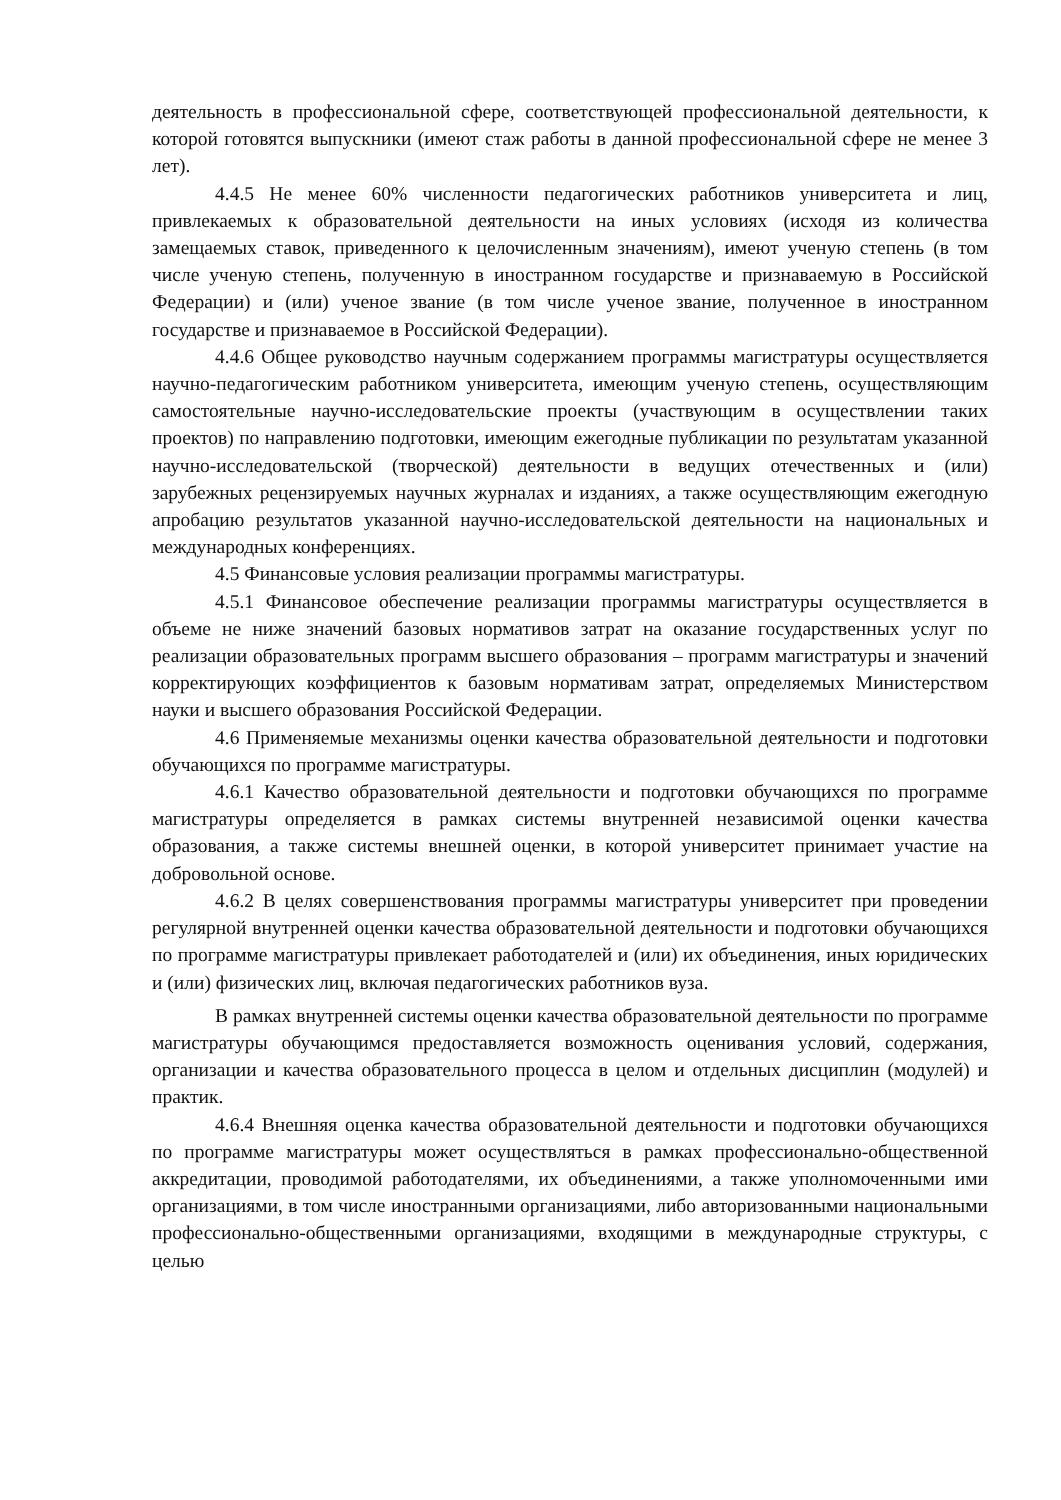деятельность в профессиональной сфере, соответствующей профессиональной деятельности, к которой готовятся выпускники (имеют стаж работы в данной профессиональной сфере не менее 3 лет).
4.4.5 Не менее 60% численности педагогических работников университета и лиц, привлекаемых к образовательной деятельности на иных условиях (исходя из количества замещаемых ставок, приведенного к целочисленным значениям), имеют ученую степень (в том числе ученую степень, полученную в иностранном государстве и признаваемую в Российской Федерации) и (или) ученое звание (в том числе ученое звание, полученное в иностранном государстве и признаваемое в Российской Федерации).
4.4.6 Общее руководство научным содержанием программы магистратуры осуществляется научно-педагогическим работником университета, имеющим ученую степень, осуществляющим самостоятельные научно-исследовательские проекты (участвующим в осуществлении таких проектов) по направлению подготовки, имеющим ежегодные публикации по результатам указанной научно-исследовательской (творческой) деятельности в ведущих отечественных и (или) зарубежных рецензируемых научных журналах и изданиях, а также осуществляющим ежегодную апробацию результатов указанной научно-исследовательской деятельности на национальных и международных конференциях.
4.5 Финансовые условия реализации программы магистратуры.
4.5.1 Финансовое обеспечение реализации программы магистратуры осуществляется в объеме не ниже значений базовых нормативов затрат на оказание государственных услуг по реализации образовательных программ высшего образования – программ магистратуры и значений корректирующих коэффициентов к базовым нормативам затрат, определяемых Министерством науки и высшего образования Российской Федерации.
4.6 Применяемые механизмы оценки качества образовательной деятельности и подготовки обучающихся по программе магистратуры.
4.6.1 Качество образовательной деятельности и подготовки обучающихся по программе магистратуры определяется в рамках системы внутренней независимой оценки качества образования, а также системы внешней оценки, в которой университет принимает участие на добровольной основе.
4.6.2 В целях совершенствования программы магистратуры университет при проведении регулярной внутренней оценки качества образовательной деятельности и подготовки обучающихся по программе магистратуры привлекает работодателей и (или) их объединения, иных юридических и (или) физических лиц, включая педагогических работников вуза.
В рамках внутренней системы оценки качества образовательной деятельности по программе магистратуры обучающимся предоставляется возможность оценивания условий, содержания, организации и качества образовательного процесса в целом и отдельных дисциплин (модулей) и практик.
4.6.4 Внешняя оценка качества образовательной деятельности и подготовки обучающихся по программе магистратуры может осуществляться в рамках профессионально-общественной аккредитации, проводимой работодателями, их объединениями, а также уполномоченными ими организациями, в том числе иностранными организациями, либо авторизованными национальными профессионально-общественными организациями, входящими в международные структуры, с целью